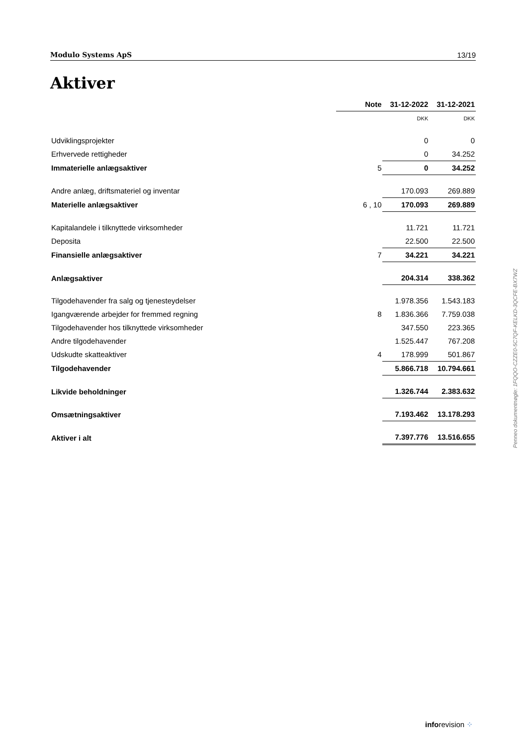Modulo Systems ApS 13/19
Aktiver
| | Note | 31-12-2022 | 31-12-2021 |
| --- | --- | --- | --- |
| | | DKK | DKK |
| Udviklingsprojekter | | 0 | 0 |
| Erhvervede rettigheder | | 0 | 34.252 |
| Immaterielle anlægsaktiver | 5 | 0 | 34.252 |
| Andre anlæg, driftsmateriel og inventar | | 170.093 | 269.889 |
| Materielle anlægsaktiver | 6 , 10 | 170.093 | 269.889 |
| Kapitalandele i tilknyttede virksomheder | | 11.721 | 11.721 |
| Deposita | | 22.500 | 22.500 |
| Finansielle anlægsaktiver | 7 | 34.221 | 34.221 |
| Anlægsaktiver | | 204.314 | 338.362 |
| Tilgodehavender fra salg og tjenesteydelser | | 1.978.356 | 1.543.183 |
| Igangværende arbejder for fremmed regning | 8 | 1.836.366 | 7.759.038 |
| Tilgodehavender hos tilknyttede virksomheder | | 347.550 | 223.365 |
| Andre tilgodehavender | | 1.525.447 | 767.208 |
| Udskudte skatteaktiver | 4 | 178.999 | 501.867 |
| Tilgodehavender | | 5.866.718 | 10.794.661 |
| Likvide beholdninger | | 1.326.744 | 2.383.632 |
| Omsætningsaktiver | | 7.193.462 | 13.178.293 |
| Aktiver i alt | | 7.397.776 | 13.516.655 |
Penneo dokumentnøgle: 1FQQO-CZZE0-5C7QF-KELKD-3QCFE-BX7WZ
inforevision ⁘